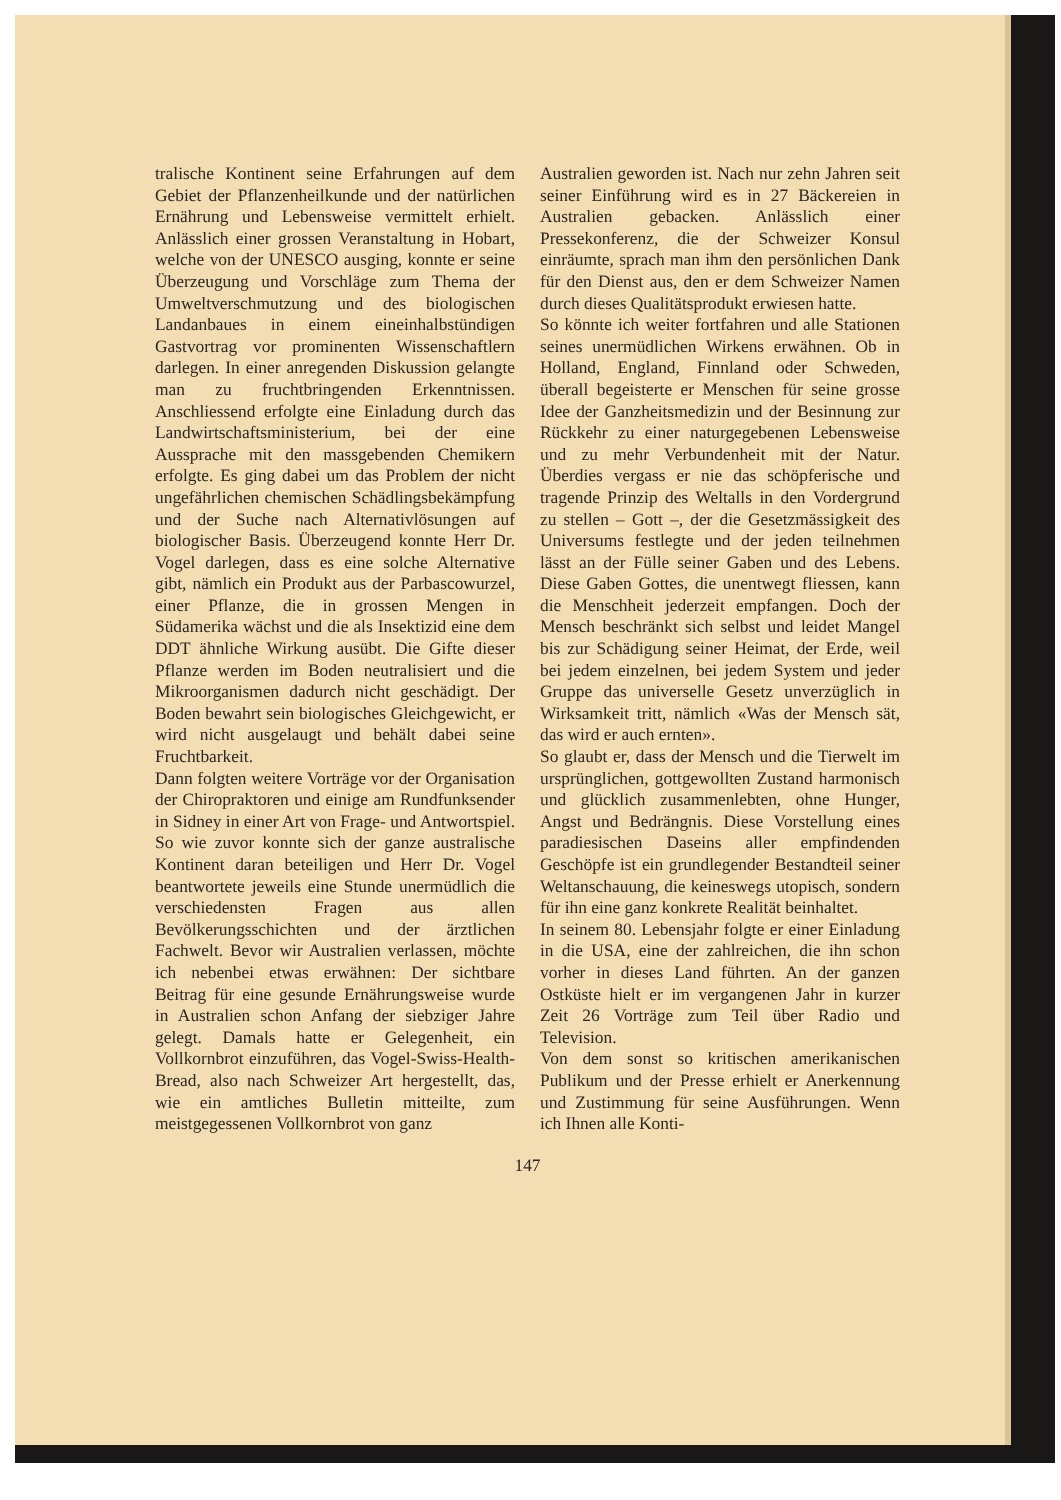tralische Kontinent seine Erfahrungen auf dem Gebiet der Pflanzenheilkunde und der natürlichen Ernährung und Lebensweise vermittelt erhielt. Anlässlich einer grossen Veranstaltung in Hobart, welche von der UNESCO ausging, konnte er seine Überzeugung und Vorschläge zum Thema der Umweltverschmutzung und des biologischen Landanbaues in einem eineinhalbstündigen Gastvortrag vor prominenten Wissenschaftlern darlegen. In einer anregenden Diskussion gelangte man zu fruchtbringenden Erkenntnissen. Anschliessend erfolgte eine Einladung durch das Landwirtschaftsministerium, bei der eine Aussprache mit den massgebenden Chemikern erfolgte. Es ging dabei um das Problem der nicht ungefährlichen chemischen Schädlingsbekämpfung und der Suche nach Alternativlösungen auf biologischer Basis. Überzeugend konnte Herr Dr. Vogel darlegen, dass es eine solche Alternative gibt, nämlich ein Produkt aus der Parbascowurzel, einer Pflanze, die in grossen Mengen in Südamerika wächst und die als Insektizid eine dem DDT ähnliche Wirkung ausübt. Die Gifte dieser Pflanze werden im Boden neutralisiert und die Mikroorganismen dadurch nicht geschädigt. Der Boden bewahrt sein biologisches Gleichgewicht, er wird nicht ausgelaugt und behält dabei seine Fruchtbarkeit.
Dann folgten weitere Vorträge vor der Organisation der Chiropraktoren und einige am Rundfunksender in Sidney in einer Art von Frage- und Antwortspiel. So wie zuvor konnte sich der ganze australische Kontinent daran beteiligen und Herr Dr. Vogel beantwortete jeweils eine Stunde unermüdlich die verschiedensten Fragen aus allen Bevölkerungsschichten und der ärztlichen Fachwelt. Bevor wir Australien verlassen, möchte ich nebenbei etwas erwähnen: Der sichtbare Beitrag für eine gesunde Ernährungsweise wurde in Australien schon Anfang der siebziger Jahre gelegt. Damals hatte er Gelegenheit, ein Vollkornbrot einzuführen, das Vogel-Swiss-Health-Bread, also nach Schweizer Art hergestellt, das, wie ein amtliches Bulletin mitteilte, zum meistgegessenen Vollkornbrot von ganz
Australien geworden ist. Nach nur zehn Jahren seit seiner Einführung wird es in 27 Bäckereien in Australien gebacken. Anlässlich einer Pressekonferenz, die der Schweizer Konsul einräumte, sprach man ihm den persönlichen Dank für den Dienst aus, den er dem Schweizer Namen durch dieses Qualitätsprodukt erwiesen hatte.
So könnte ich weiter fortfahren und alle Stationen seines unermüdlichen Wirkens erwähnen. Ob in Holland, England, Finnland oder Schweden, überall begeisterte er Menschen für seine grosse Idee der Ganzheitsmedizin und der Besinnung zur Rückkehr zu einer naturgegebenen Lebensweise und zu mehr Verbundenheit mit der Natur. Überdies vergass er nie das schöpferische und tragende Prinzip des Weltalls in den Vordergrund zu stellen – Gott –, der die Gesetzmässigkeit des Universums festlegte und der jeden teilnehmen lässt an der Fülle seiner Gaben und des Lebens. Diese Gaben Gottes, die unentwegt fliessen, kann die Menschheit jederzeit empfangen. Doch der Mensch beschränkt sich selbst und leidet Mangel bis zur Schädigung seiner Heimat, der Erde, weil bei jedem einzelnen, bei jedem System und jeder Gruppe das universelle Gesetz unverzüglich in Wirksamkeit tritt, nämlich «Was der Mensch sät, das wird er auch ernten».
So glaubt er, dass der Mensch und die Tierwelt im ursprünglichen, gottgewollten Zustand harmonisch und glücklich zusammenlebten, ohne Hunger, Angst und Bedrängnis. Diese Vorstellung eines paradiesischen Daseins aller empfindenden Geschöpfe ist ein grundlegender Bestandteil seiner Weltanschauung, die keineswegs utopisch, sondern für ihn eine ganz konkrete Realität beinhaltet.
In seinem 80. Lebensjahr folgte er einer Einladung in die USA, eine der zahlreichen, die ihn schon vorher in dieses Land führten. An der ganzen Ostküste hielt er im vergangenen Jahr in kurzer Zeit 26 Vorträge zum Teil über Radio und Television.
Von dem sonst so kritischen amerikanischen Publikum und der Presse erhielt er Anerkennung und Zustimmung für seine Ausführungen. Wenn ich Ihnen alle Konti-
147